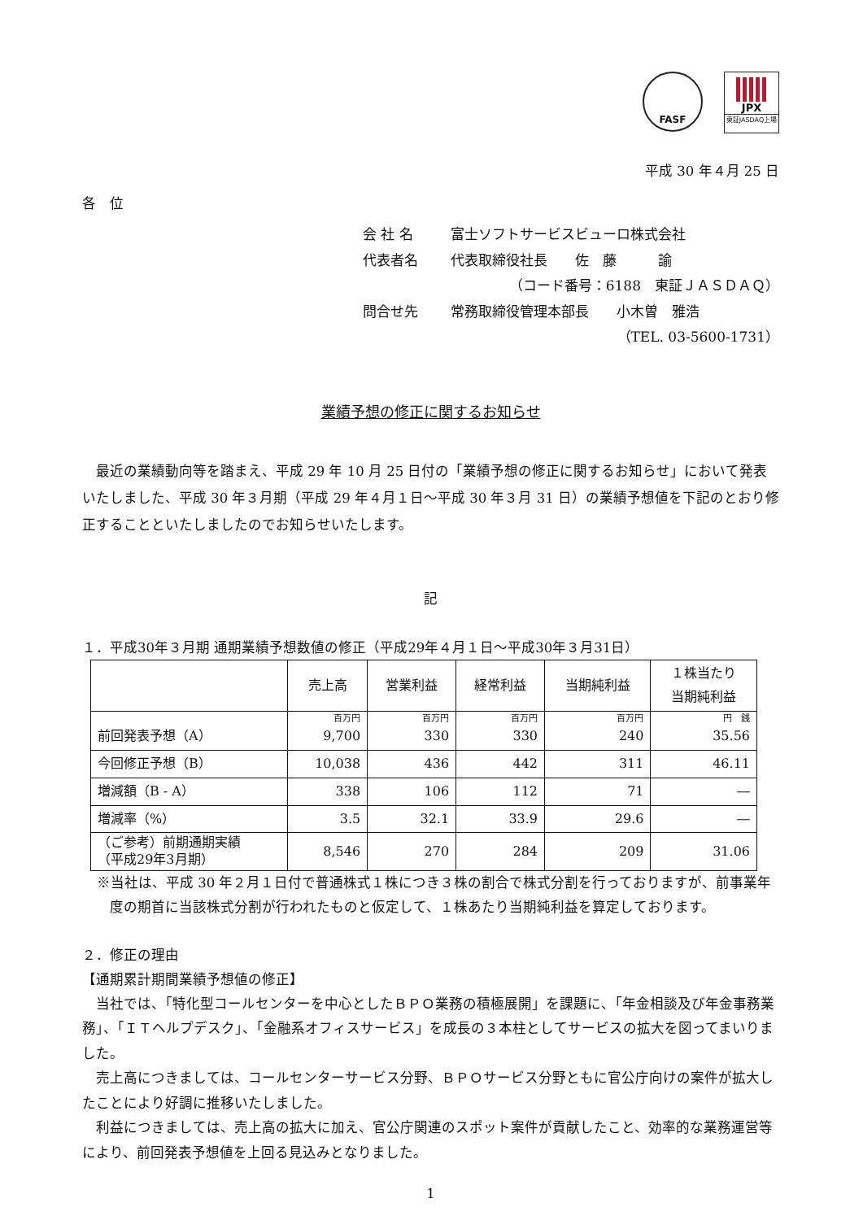FASF JPX
東証JASDAQ上場
平成 30 年４月 25 日
各　位
会 社 名 富士ソフトサービスビューロ株式会社
代表者名 代表取締役社長　　佐　藤　　　諭
（コード番号：6188　東証ＪＡＳＤＡＱ）
問合せ先 常務取締役管理本部長　　小木曽　雅浩
（TEL. 03-5600-1731）
業績予想の修正に関するお知らせ
　最近の業績動向等を踏まえ、平成 29 年 10 月 25 日付の「業績予想の修正に関するお知らせ」において発表いたしました、平成 30 年３月期（平成 29 年４月１日～平成 30 年３月 31 日）の業績予想値を下記のとおり修正することといたしましたのでお知らせいたします。
記
１．平成30年３月期 通期業績予想数値の修正（平成29年４月１日～平成30年３月31日）
| | 売上高 | 営業利益 | 経常利益 | 当期純利益 | １株当たり 当期純利益 |
| --- | --- | --- | --- | --- | --- |
| 前回発表予想（A） | 百万円 9,700 | 百万円 330 | 百万円 330 | 百万円 240 | 円 銭 35.56 |
| 今回修正予想（B） | 10,038 | 436 | 442 | 311 | 46.11 |
| 増減額（B - A） | 338 | 106 | 112 | 71 | ― |
| 増減率（%） | 3.5 | 32.1 | 33.9 | 29.6 | ― |
| （ご参考）前期通期実績 （平成29年3月期） | 8,546 | 270 | 284 | 209 | 31.06 |
※当社は、平成 30 年２月１日付で普通株式１株につき３株の割合で株式分割を行っておりますが、前事業年度の期首に当該株式分割が行われたものと仮定して、１株あたり当期純利益を算定しております。
２．修正の理由
【通期累計期間業績予想値の修正】
　当社では、「特化型コールセンターを中心としたＢＰＯ業務の積極展開」を課題に、「年金相談及び年金事務業務」、「ＩＴヘルプデスク」、「金融系オフィスサービス」を成長の３本柱としてサービスの拡大を図ってまいりました。
　売上高につきましては、コールセンターサービス分野、ＢＰＯサービス分野ともに官公庁向けの案件が拡大したことにより好調に推移いたしました。
　利益につきましては、売上高の拡大に加え、官公庁関連のスポット案件が貢献したこと、効率的な業務運営等により、前回発表予想値を上回る見込みとなりました。
1